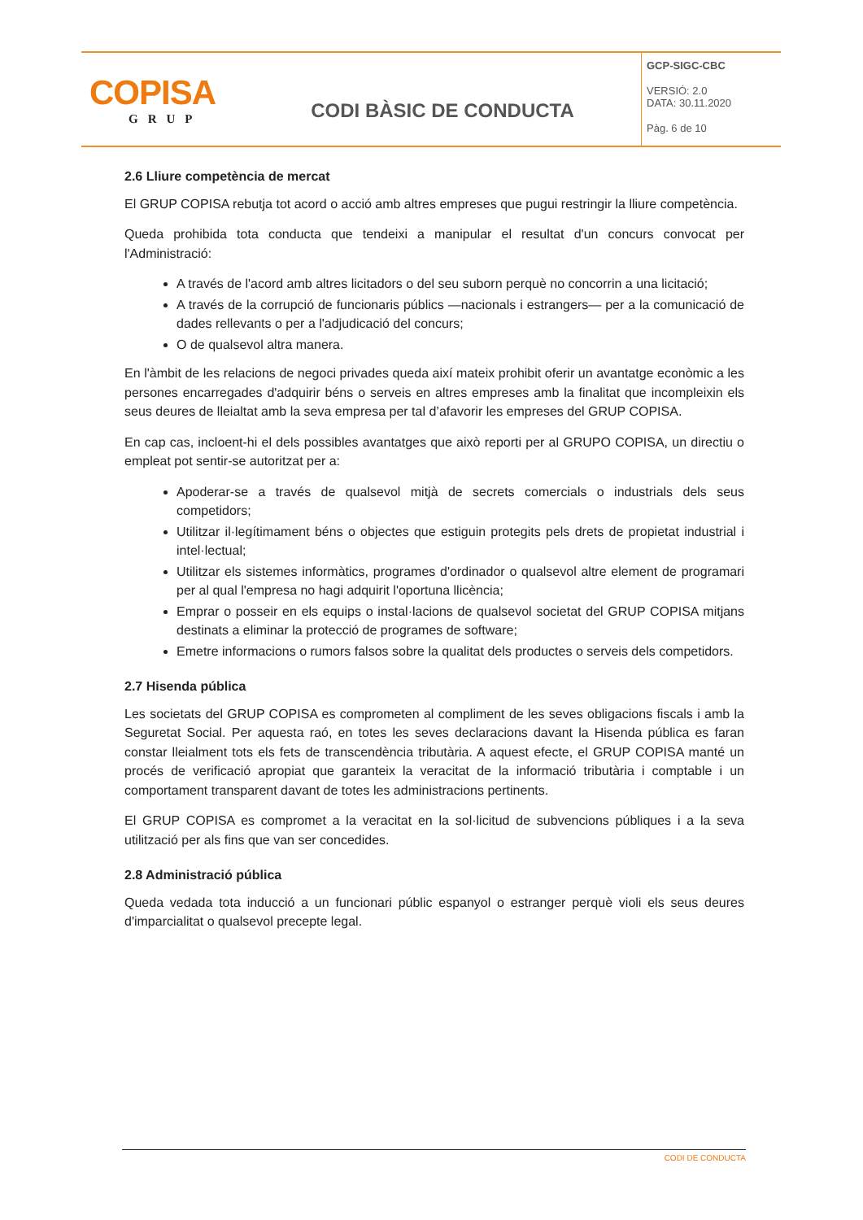| COPISA GRUP | CODI BÀSIC DE CONDUCTA | GCP-SIGC-CBC VERSIÓ: 2.0 DATA: 30.11.2020 Pàg. 6 de 10 |
2.6 Lliure competència de mercat
El GRUP COPISA rebutja tot acord o acció amb altres empreses que pugui restringir la lliure competència.
Queda prohibida tota conducta que tendeixi a manipular el resultat d'un concurs convocat per l'Administració:
A través de l'acord amb altres licitadors o del seu suborn perquè no concorrin a una licitació;
A través de la corrupció de funcionaris públics —nacionals i estrangers— per a la comunicació de dades rellevants o per a l'adjudicació del concurs;
O de qualsevol altra manera.
En l'àmbit de les relacions de negoci privades queda així mateix prohibit oferir un avantatge econòmic a les persones encarregades d'adquirir béns o serveis en altres empreses amb la finalitat que incompleixin els seus deures de lleialtat amb la seva empresa per tal d’afavorir les empreses del GRUP COPISA.
En cap cas, incloent-hi el dels possibles avantatges que això reporti per al GRUPO COPISA, un directiu o empleat pot sentir-se autoritzat per a:
Apoderar-se a través de qualsevol mitjà de secrets comercials o industrials dels seus competidors;
Utilitzar il·legítimament béns o objectes que estiguin protegits pels drets de propietat industrial i intel·lectual;
Utilitzar els sistemes informàtics, programes d'ordinador o qualsevol altre element de programari per al qual l'empresa no hagi adquirit l'oportuna llicència;
Emprar o posseir en els equips o instal·lacions de qualsevol societat del GRUP COPISA mitjans destinats a eliminar la protecció de programes de software;
Emetre informacions o rumors falsos sobre la qualitat dels productes o serveis dels competidors.
2.7 Hisenda pública
Les societats del GRUP COPISA es comprometen al compliment de les seves obligacions fiscals i amb la Seguretat Social. Per aquesta raó, en totes les seves declaracions davant la Hisenda pública es faran constar lleialment tots els fets de transcendència tributària. A aquest efecte, el GRUP COPISA manté un procés de verificació apropiat que garanteix la veracitat de la informació tributària i comptable i un comportament transparent davant de totes les administracions pertinents.
El GRUP COPISA es compromet a la veracitat en la sol·licitud de subvencions públiques i a la seva utilització per als fins que van ser concedides.
2.8 Administració pública
Queda vedada tota inducció a un funcionari públic espanyol o estranger perquè violi els seus deures d'imparcialitat o qualsevol precepte legal.
CODI DE CONDUCTA